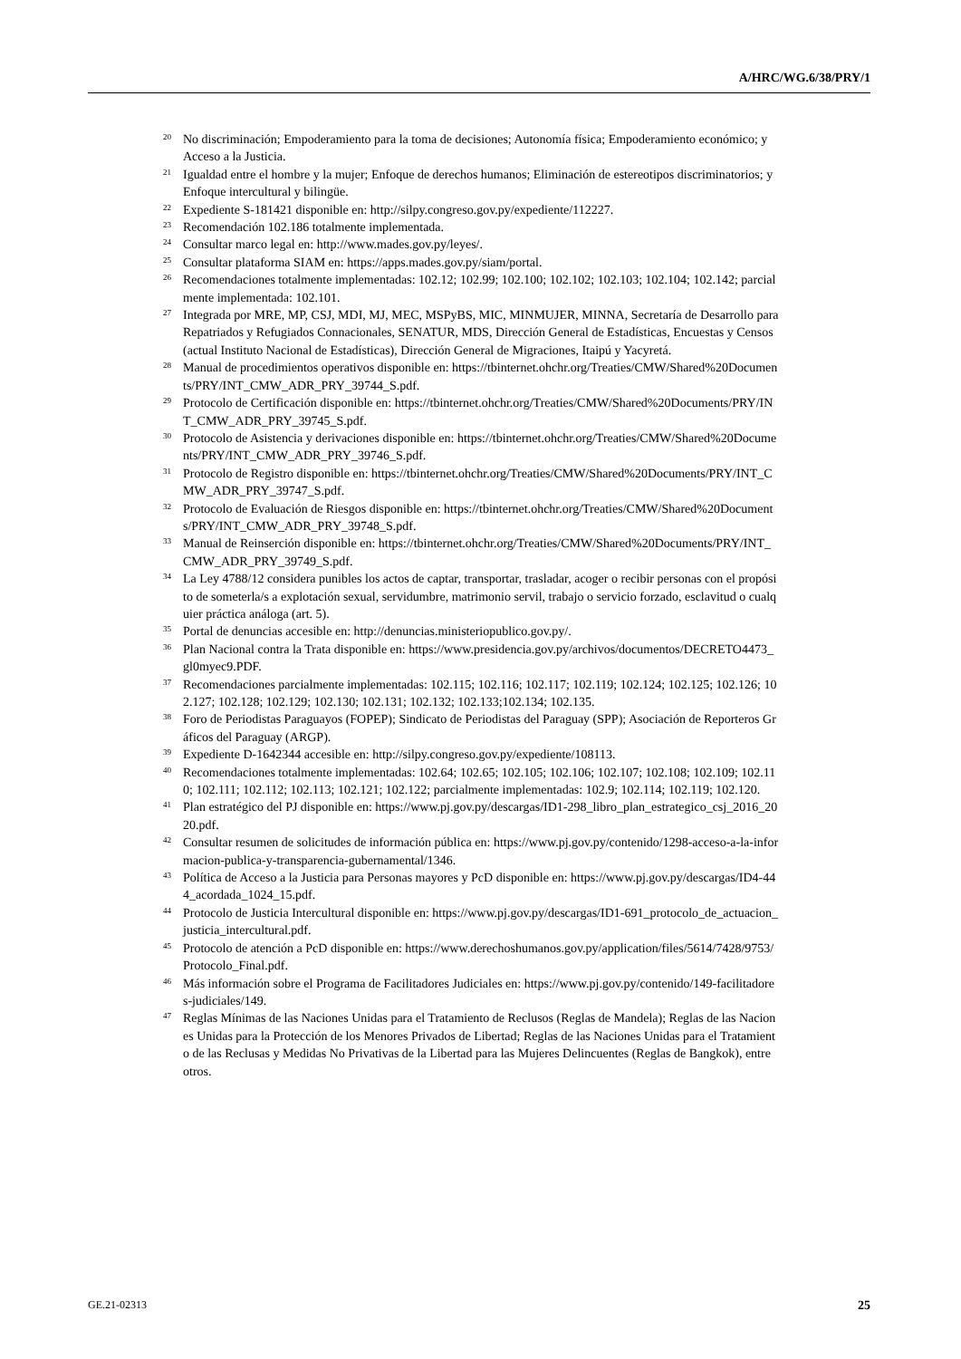A/HRC/WG.6/38/PRY/1
<sup>20</sup> No discriminación; Empoderamiento para la toma de decisiones; Autonomía física; Empoderamiento económico; y Acceso a la Justicia.
<sup>21</sup> Igualdad entre el hombre y la mujer; Enfoque de derechos humanos; Eliminación de estereotipos discriminatorios; y Enfoque intercultural y bilingüe.
<sup>22</sup> Expediente S-181421 disponible en: http://silpy.congreso.gov.py/expediente/112227.
<sup>23</sup> Recomendación 102.186 totalmente implementada.
<sup>24</sup> Consultar marco legal en: http://www.mades.gov.py/leyes/.
<sup>25</sup> Consultar plataforma SIAM en: https://apps.mades.gov.py/siam/portal.
<sup>26</sup> Recomendaciones totalmente implementadas: 102.12; 102.99; 102.100; 102.102; 102.103; 102.104; 102.142; parcialmente implementada: 102.101.
<sup>27</sup> Integrada por MRE, MP, CSJ, MDI, MJ, MEC, MSPyBS, MIC, MINMUJER, MINNA, Secretaría de Desarrollo para Repatriados y Refugiados Connacionales, SENATUR, MDS, Dirección General de Estadísticas, Encuestas y Censos (actual Instituto Nacional de Estadísticas), Dirección General de Migraciones, Itaipú y Yacyretá.
<sup>28</sup> Manual de procedimientos operativos disponible en: https://tbinternet.ohchr.org/Treaties/CMW/Shared%20Documents/PRY/INT_CMW_ADR_PRY_39744_S.pdf.
<sup>29</sup> Protocolo de Certificación disponible en: https://tbinternet.ohchr.org/Treaties/CMW/Shared%20Documents/PRY/INT_CMW_ADR_PRY_39745_S.pdf.
<sup>30</sup> Protocolo de Asistencia y derivaciones disponible en: https://tbinternet.ohchr.org/Treaties/CMW/Shared%20Documents/PRY/INT_CMW_ADR_PRY_39746_S.pdf.
<sup>31</sup> Protocolo de Registro disponible en: https://tbinternet.ohchr.org/Treaties/CMW/Shared%20Documents/PRY/INT_CMW_ADR_PRY_39747_S.pdf.
<sup>32</sup> Protocolo de Evaluación de Riesgos disponible en: https://tbinternet.ohchr.org/Treaties/CMW/Shared%20Documents/PRY/INT_CMW_ADR_PRY_39748_S.pdf.
<sup>33</sup> Manual de Reinserción disponible en: https://tbinternet.ohchr.org/Treaties/CMW/Shared%20Documents/PRY/INT_CMW_ADR_PRY_39749_S.pdf.
<sup>34</sup> La Ley 4788/12 considera punibles los actos de captar, transportar, trasladar, acoger o recibir personas con el propósito de someterla/s a explotación sexual, servidumbre, matrimonio servil, trabajo o servicio forzado, esclavitud o cualquier práctica análoga (art. 5).
<sup>35</sup> Portal de denuncias accesible en: http://denuncias.ministeriopublico.gov.py/.
<sup>36</sup> Plan Nacional contra la Trata disponible en: https://www.presidencia.gov.py/archivos/documentos/DECRETO4473_gl0myec9.PDF.
<sup>37</sup> Recomendaciones parcialmente implementadas: 102.115; 102.116; 102.117; 102.119; 102.124; 102.125; 102.126; 102.127; 102.128; 102.129; 102.130; 102.131; 102.132; 102.133;102.134; 102.135.
<sup>38</sup> Foro de Periodistas Paraguayos (FOPEP); Sindicato de Periodistas del Paraguay (SPP); Asociación de Reporteros Gráficos del Paraguay (ARGP).
<sup>39</sup> Expediente D-1642344 accesible en: http://silpy.congreso.gov.py/expediente/108113.
<sup>40</sup> Recomendaciones totalmente implementadas: 102.64; 102.65; 102.105; 102.106; 102.107; 102.108; 102.109; 102.110; 102.111; 102.112; 102.113; 102.121; 102.122; parcialmente implementadas: 102.9; 102.114; 102.119; 102.120.
<sup>41</sup> Plan estratégico del PJ disponible en: https://www.pj.gov.py/descargas/ID1-298_libro_plan_estrategico_csj_2016_2020.pdf.
<sup>42</sup> Consultar resumen de solicitudes de información pública en: https://www.pj.gov.py/contenido/1298-acceso-a-la-informacion-publica-y-transparencia-gubernamental/1346.
<sup>43</sup> Política de Acceso a la Justicia para Personas mayores y PcD disponible en: https://www.pj.gov.py/descargas/ID4-444_acordada_1024_15.pdf.
<sup>44</sup> Protocolo de Justicia Intercultural disponible en: https://www.pj.gov.py/descargas/ID1-691_protocolo_de_actuacion_justicia_intercultural.pdf.
<sup>45</sup> Protocolo de atención a PcD disponible en: https://www.derechoshumanos.gov.py/application/files/5614/7428/9753/Protocolo_Final.pdf.
<sup>46</sup> Más información sobre el Programa de Facilitadores Judiciales en: https://www.pj.gov.py/contenido/149-facilitadores-judiciales/149.
<sup>47</sup> Reglas Mínimas de las Naciones Unidas para el Tratamiento de Reclusos (Reglas de Mandela); Reglas de las Naciones Unidas para la Protección de los Menores Privados de Libertad; Reglas de las Naciones Unidas para el Tratamiento de las Reclusas y Medidas No Privativas de la Libertad para las Mujeres Delincuentes (Reglas de Bangkok), entre otros.
GE.21-02313 25